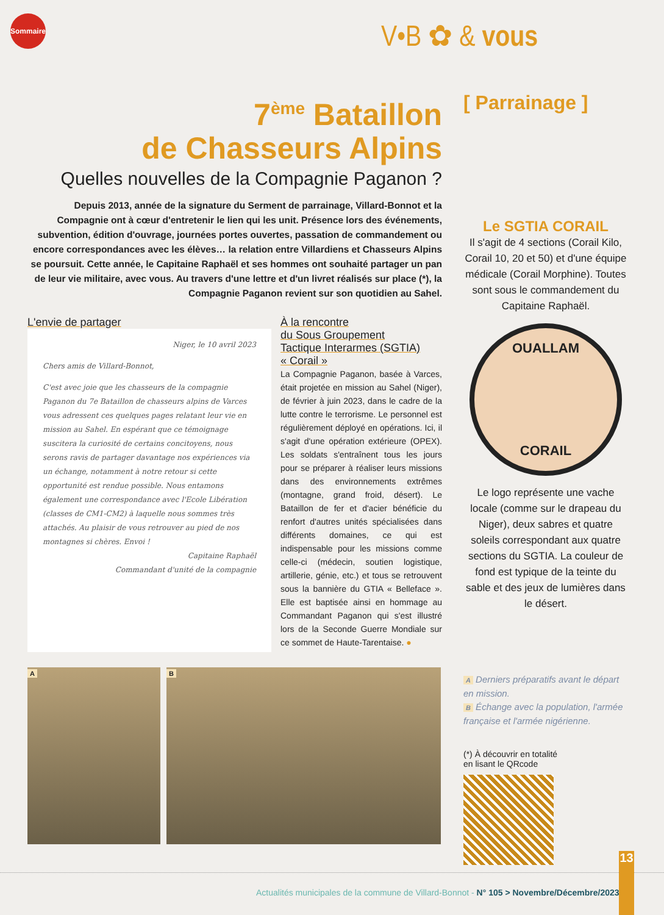Sommaire
V•B ✿ & vous
7<sup>ème</sup> Bataillon
de Chasseurs Alpins
Quelles nouvelles de la Compagnie Paganon ?
Depuis 2013, année de la signature du Serment de parrainage, Villard-Bonnot et la Compagnie ont à cœur d'entretenir le lien qui les unit. Présence lors des événements, subvention, édition d'ouvrage, journées portes ouvertes, passation de commandement ou encore correspondances avec les élèves… la relation entre Villardiens et Chasseurs Alpins se poursuit. Cette année, le Capitaine Raphaël et ses hommes ont souhaité partager un pan de leur vie militaire, avec vous. Au travers d'une lettre et d'un livret réalisés sur place (*), la Compagnie Paganon revient sur son quotidien au Sahel.
L'envie de partager
Niger, le 10 avril 2023
Chers amis de Villard-Bonnot,
C'est avec joie que les chasseurs de la compagnie Paganon du 7e Bataillon de chasseurs alpins de Varces vous adressent ces quelques pages relatant leur vie en mission au Sahel. En espérant que ce témoignage suscitera la curiosité de certains concitoyens, nous serons ravis de partager davantage nos expériences via un échange, notamment à notre retour si cette opportunité est rendue possible. Nous entamons également une correspondance avec l'Ecole Libération (classes de CM1-CM2) à laquelle nous sommes très attachés. Au plaisir de vous retrouver au pied de nos montagnes si chères. Envoi !
Capitaine Raphaël
Commandant d'unité de la compagnie
À la rencontre
du Sous Groupement
Tactique Interarmes (SGTIA)
« Corail »
La Compagnie Paganon, basée à Varces, était projetée en mission au Sahel (Niger), de février à juin 2023, dans le cadre de la lutte contre le terrorisme. Le personnel est régulièrement déployé en opérations. Ici, il s'agit d'une opération extérieure (OPEX). Les soldats s'entraînent tous les jours pour se préparer à réaliser leurs missions dans des environnements extrêmes (montagne, grand froid, désert). Le Bataillon de fer et d'acier bénéficie du renfort d'autres unités spécialisées dans différents domaines, ce qui est indispensable pour les missions comme celle-ci (médecin, soutien logistique, artillerie, génie, etc.) et tous se retrouvent sous la bannière du GTIA « Belleface ». Elle est baptisée ainsi en hommage au Commandant Paganon qui s'est illustré lors de la Seconde Guerre Mondiale sur ce sommet de Haute-Tarentaise. ●
A B
[ Parrainage ]
Le SGTIA CORAIL
Il s'agit de 4 sections (Corail Kilo, Corail 10, 20 et 50) et d'une équipe médicale (Corail Morphine). Toutes sont sous le commandement du Capitaine Raphaël.
OUALLAM
CORAIL
Le logo représente une vache locale (comme sur le drapeau du Niger), deux sabres et quatre soleils correspondant aux quatre sections du SGTIA. La couleur de fond est typique de la teinte du sable et des jeux de lumières dans le désert.
A Derniers préparatifs avant le départ en mission.
B Échange avec la population, l'armée française et l'armée nigérienne.
(*) À découvrir en totalité
en lisant le QRcode
Actualités municipales de la commune de Villard-Bonnot - N° 105 > Novembre/Décembre/2023
13